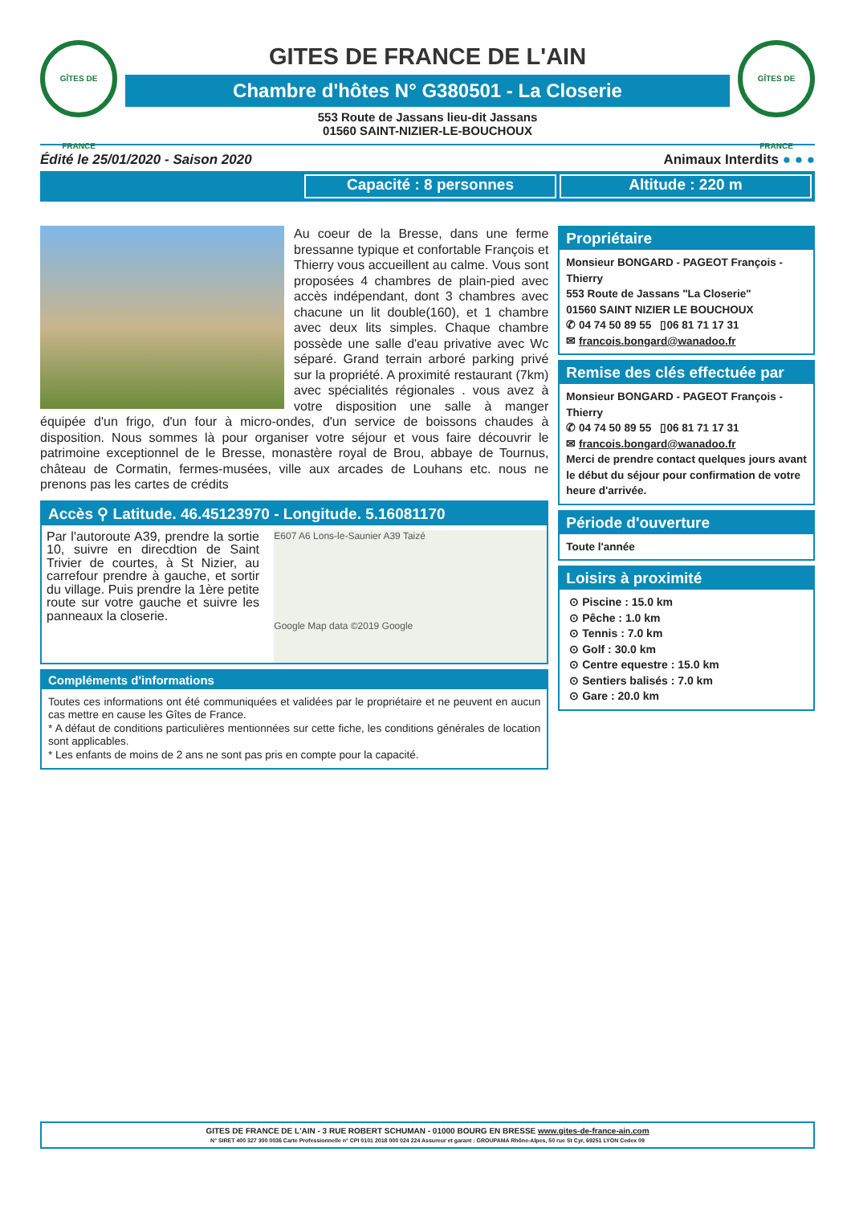GÎTES DE FRANCE
GITES DE FRANCE DE L'AIN
Chambre d'hôtes N° G380501 - La Closerie
553 Route de Jassans lieu-dit Jassans
01560 SAINT-NIZIER-LE-BOUCHOUX
GÎTES DE FRANCE
Édité le 25/01/2020 - Saison 2020 Animaux Interdits ● ● ●
Capacité : 8 personnes Altitude : 220 m
Au coeur de la Bresse, dans une ferme bressanne typique et confortable François et Thierry vous accueillent au calme. Vous sont proposées 4 chambres de plain-pied avec accès indépendant, dont 3 chambres avec chacune un lit double(160), et 1 chambre avec deux lits simples. Chaque chambre possède une salle d'eau privative avec Wc séparé. Grand terrain arboré parking privé sur la propriété. A proximité restaurant (7km) avec spécialités régionales . vous avez à votre disposition une salle à manger équipée d'un frigo, d'un four à micro-ondes, d'un service de boissons chaudes à disposition. Nous sommes là pour organiser votre séjour et vous faire découvrir le patrimoine exceptionnel de le Bresse, monastère royal de Brou, abbaye de Tournus, château de Cormatin, fermes-musées, ville aux arcades de Louhans etc. nous ne prenons pas les cartes de crédits
Accès ⚲ Latitude. 46.45123970 - Longitude. 5.16081170
E607 A6 Lons-le-Saunier A39 Taizé
Google Map data ©2019 Google
Par l'autoroute A39, prendre la sortie 10, suivre en direcdtion de Saint Trivier de courtes, à St Nizier, au carrefour prendre à gauche, et sortir du village. Puis prendre la 1ère petite route sur votre gauche et suivre les panneaux la closerie.
Compléments d'informations
Toutes ces informations ont été communiquées et validées par le propriétaire et ne peuvent en aucun cas mettre en cause les Gîtes de France.
* A défaut de conditions particulières mentionnées sur cette fiche, les conditions générales de location sont applicables.
* Les enfants de moins de 2 ans ne sont pas pris en compte pour la capacité.
Propriétaire
Monsieur BONGARD - PAGEOT François - Thierry
553 Route de Jassans "La Closerie"
01560 SAINT NIZIER LE BOUCHOUX
✆ 04 74 50 89 55 ▯06 81 71 17 31
✉ francois.bongard@wanadoo.fr
Remise des clés effectuée par
Monsieur BONGARD - PAGEOT François - Thierry
✆ 04 74 50 89 55 ▯06 81 71 17 31
✉ francois.bongard@wanadoo.fr
Merci de prendre contact quelques jours avant le début du séjour pour confirmation de votre heure d'arrivée.
Période d'ouverture
Toute l'année
Loisirs à proximité
⊙ Piscine : 15.0 km
⊙ Pêche : 1.0 km
⊙ Tennis : 7.0 km
⊙ Golf : 30.0 km
⊙ Centre equestre : 15.0 km
⊙ Sentiers balisés : 7.0 km
⊙ Gare : 20.0 km
GITES DE FRANCE DE L'AIN - 3 RUE ROBERT SCHUMAN - 01000 BOURG EN BRESSE www.gites-de-france-ain.com
N° SIRET 400 327 300 0036 Carte Professionnelle n° CPI 0101 2018 000 024 224 Assureur et garant : GROUPAMA Rhône-Alpes, 50 rue St Cyr, 69251 LYON Cedex 09